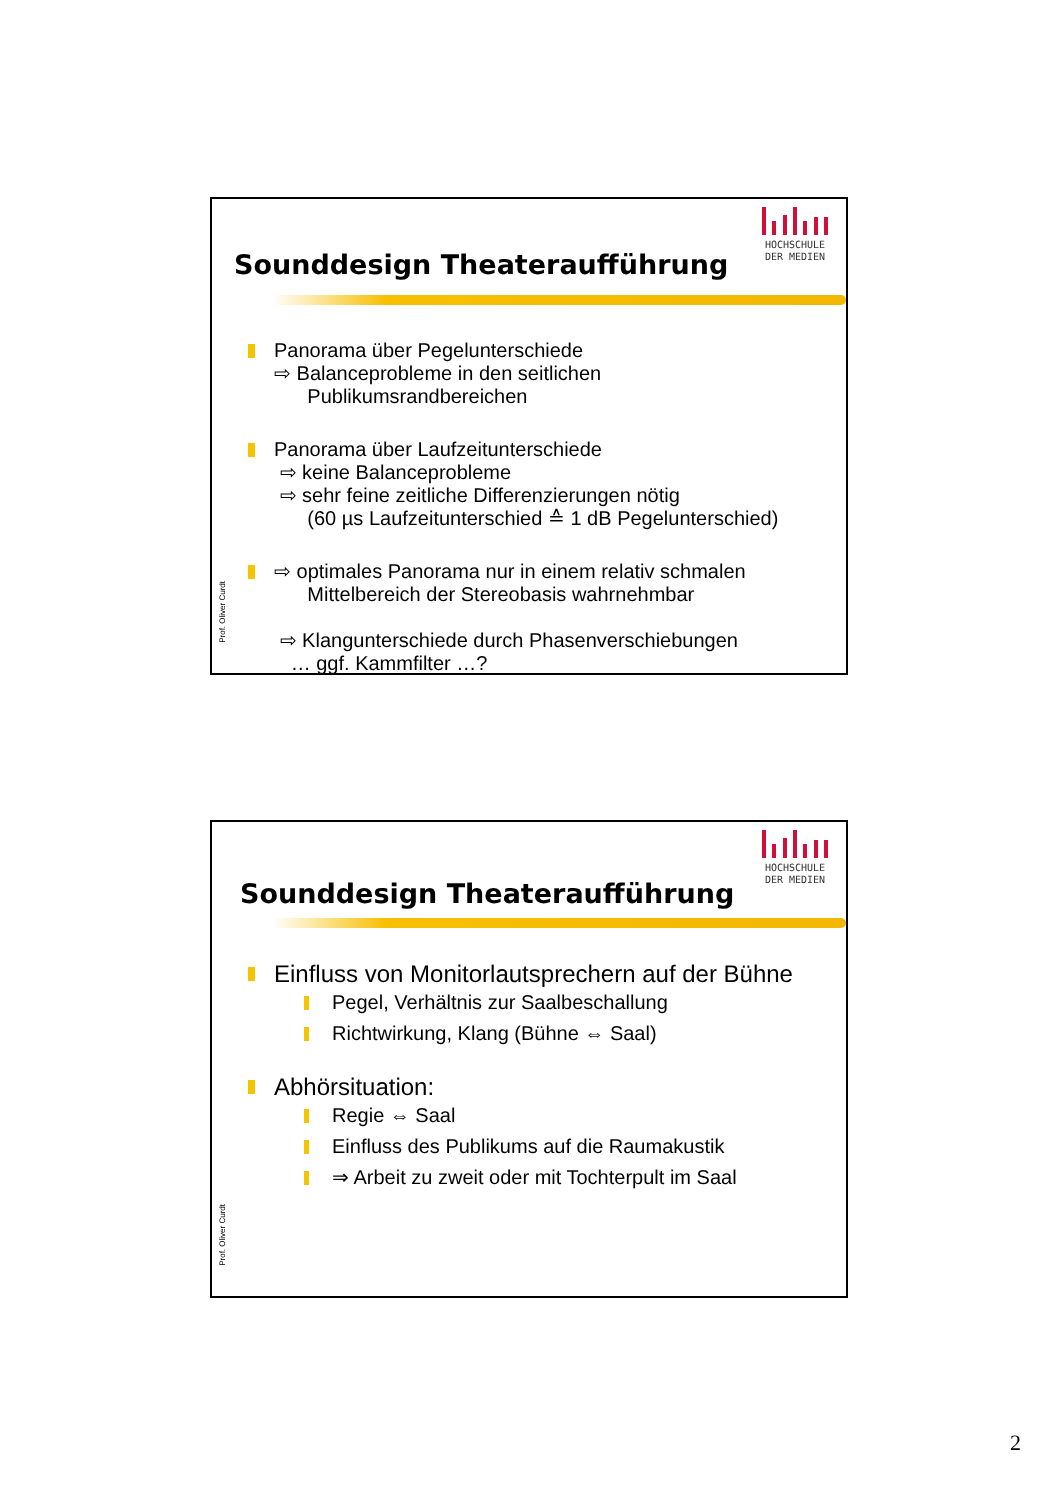Sounddesign Theateraufführung
HOCHSCHULE
DER MEDIEN
Prof. Oliver Curdt
Panorama über Pegelunterschiede
⇨ Balanceprobleme in den seitlichen
Publikumsrandbereichen
Panorama über Laufzeitunterschiede
⇨ keine Balanceprobleme
⇨ sehr feine zeitliche Differenzierungen nötig
(60 µs Laufzeitunterschied ≙ 1 dB Pegelunterschied)
⇨ optimales Panorama nur in einem relativ schmalen
Mittelbereich der Stereobasis wahrnehmbar
⇨ Klangunterschiede durch Phasenverschiebungen
… ggf. Kammfilter …?
Sounddesign Theateraufführung
HOCHSCHULE
DER MEDIEN
Prof. Oliver Curdt
Einfluss von Monitorlautsprechern auf der Bühne
Pegel, Verhältnis zur Saalbeschallung
Richtwirkung, Klang (Bühne ⇔ Saal)
Abhörsituation:
Regie ⇔ Saal
Einfluss des Publikums auf die Raumakustik
⇒ Arbeit zu zweit oder mit Tochterpult im Saal
2